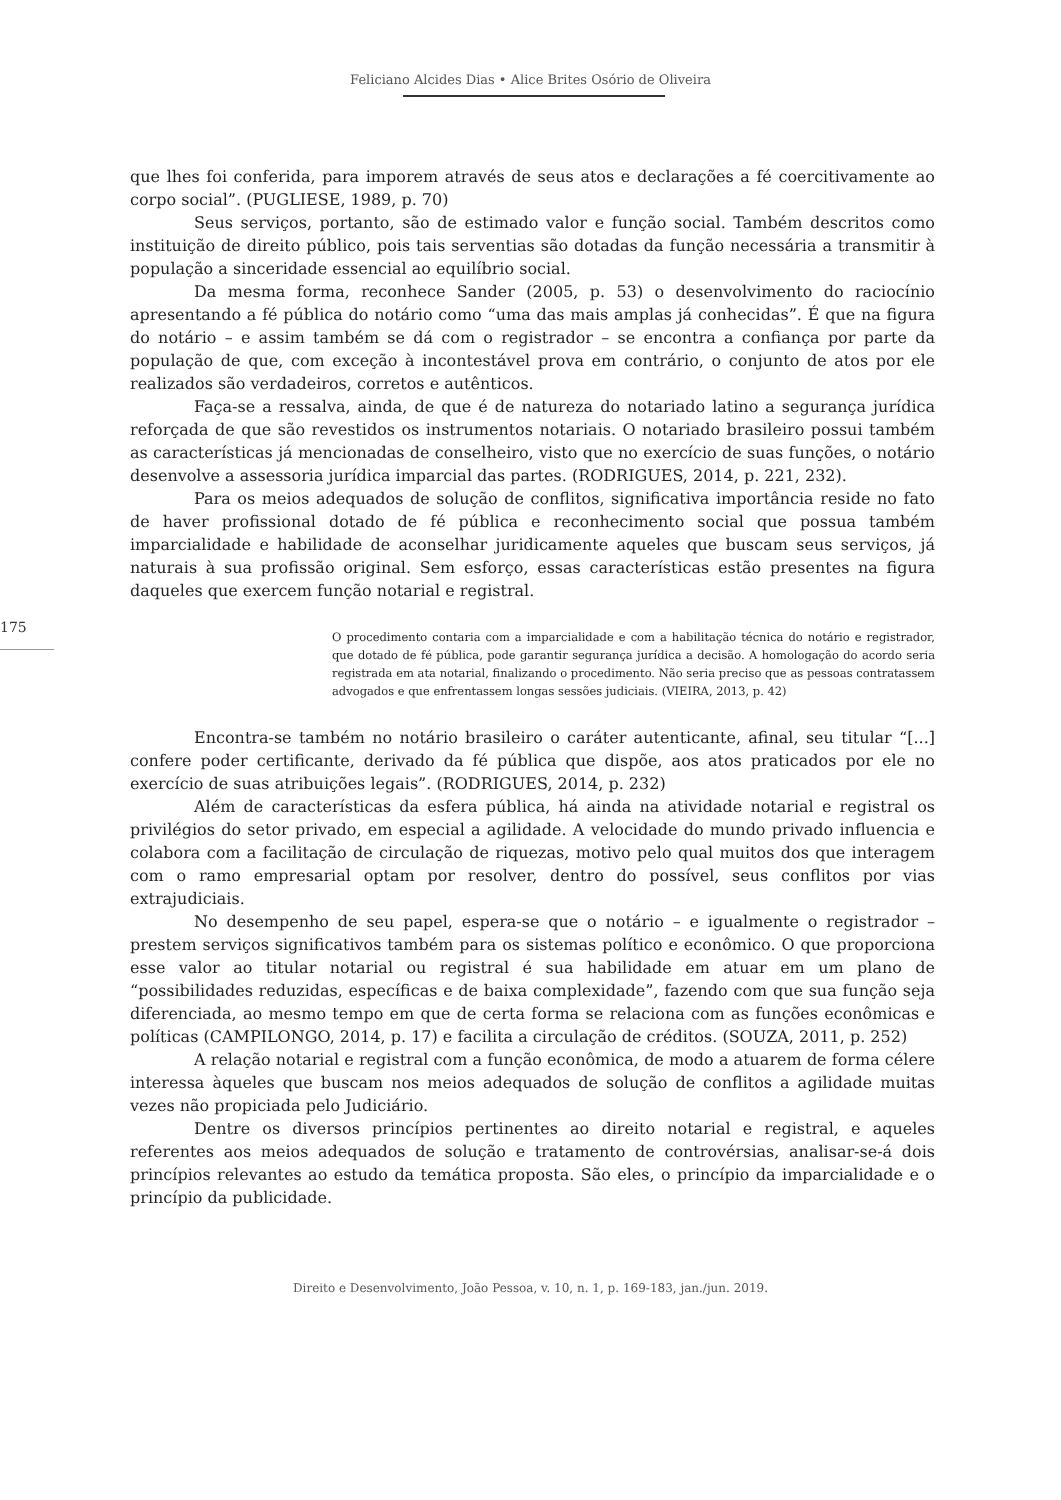Feliciano Alcides Dias • Alice Brites Osório de Oliveira
que lhes foi conferida, para imporem através de seus atos e declarações a fé coercitivamente ao corpo social”. (PUGLIESE, 1989, p. 70)
Seus serviços, portanto, são de estimado valor e função social. Também descritos como instituição de direito público, pois tais serventias são dotadas da função necessária a transmitir à população a sinceridade essencial ao equilíbrio social.
Da mesma forma, reconhece Sander (2005, p. 53) o desenvolvimento do raciocínio apresentando a fé pública do notário como “uma das mais amplas já conhecidas”. É que na figura do notário – e assim também se dá com o registrador – se encontra a confiança por parte da população de que, com exceção à incontestável prova em contrário, o conjunto de atos por ele realizados são verdadeiros, corretos e autênticos.
Faça-se a ressalva, ainda, de que é de natureza do notariado latino a segurança jurídica reforçada de que são revestidos os instrumentos notariais. O notariado brasileiro possui também as características já mencionadas de conselheiro, visto que no exercício de suas funções, o notário desenvolve a assessoria jurídica imparcial das partes. (RODRIGUES, 2014, p. 221, 232).
Para os meios adequados de solução de conflitos, significativa importância reside no fato de haver profissional dotado de fé pública e reconhecimento social que possua também imparcialidade e habilidade de aconselhar juridicamente aqueles que buscam seus serviços, já naturais à sua profissão original. Sem esforço, essas características estão presentes na figura daqueles que exercem função notarial e registral.
O procedimento contaria com a imparcialidade e com a habilitação técnica do notário e registrador, que dotado de fé pública, pode garantir segurança jurídica a decisão. A homologação do acordo seria registrada em ata notarial, finalizando o procedimento. Não seria preciso que as pessoas contratassem advogados e que enfrentassem longas sessões judiciais. (VIEIRA, 2013, p. 42)
175
Encontra-se também no notário brasileiro o caráter autenticante, afinal, seu titular “[...] confere poder certificante, derivado da fé pública que dispõe, aos atos praticados por ele no exercício de suas atribuições legais”. (RODRIGUES, 2014, p. 232)
Além de características da esfera pública, há ainda na atividade notarial e registral os privilégios do setor privado, em especial a agilidade. A velocidade do mundo privado influencia e colabora com a facilitação de circulação de riquezas, motivo pelo qual muitos dos que interagem com o ramo empresarial optam por resolver, dentro do possível, seus conflitos por vias extrajudiciais.
No desempenho de seu papel, espera-se que o notário – e igualmente o registrador – prestem serviços significativos também para os sistemas político e econômico. O que proporciona esse valor ao titular notarial ou registral é sua habilidade em atuar em um plano de “possibilidades reduzidas, específicas e de baixa complexidade”, fazendo com que sua função seja diferenciada, ao mesmo tempo em que de certa forma se relaciona com as funções econômicas e políticas (CAMPILONGO, 2014, p. 17) e facilita a circulação de créditos. (SOUZA, 2011, p. 252)
A relação notarial e registral com a função econômica, de modo a atuarem de forma célere interessa àqueles que buscam nos meios adequados de solução de conflitos a agilidade muitas vezes não propiciada pelo Judiciário.
Dentre os diversos princípios pertinentes ao direito notarial e registral, e aqueles referentes aos meios adequados de solução e tratamento de controvérsias, analisar-se-á dois princípios relevantes ao estudo da temática proposta. São eles, o princípio da imparcialidade e o princípio da publicidade.
Direito e Desenvolvimento, João Pessoa, v. 10, n. 1, p. 169-183, jan./jun. 2019.